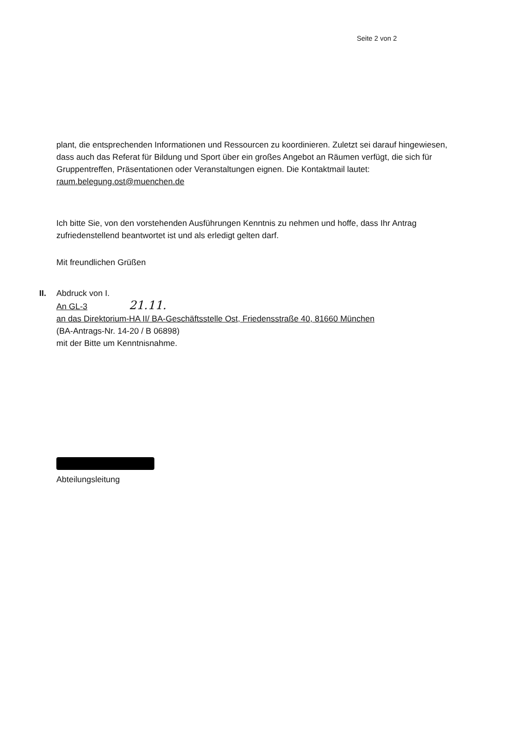Seite 2 von 2
plant, die entsprechenden Informationen und Ressourcen zu koordinieren. Zuletzt sei darauf hingewiesen, dass auch das Referat für Bildung und Sport über ein großes Angebot an Räumen verfügt, die sich für Gruppentreffen, Präsentationen oder Veranstaltungen eignen. Die Kontaktmail lautet: raum.belegung.ost@muenchen.de
Ich bitte Sie, von den vorstehenden Ausführungen Kenntnis zu nehmen und hoffe, dass Ihr Antrag zufriedenstellend beantwortet ist und als erledigt gelten darf.
Mit freundlichen Grüßen
II. Abdruck von I.
An GL-3 21.11.
an das Direktorium-HA II/ BA-Geschäftsstelle Ost, Friedensstraße 40, 81660 München
(BA-Antrags-Nr. 14-20 / B 06898)
mit der Bitte um Kenntnisnahme.
Abteilungsleitung